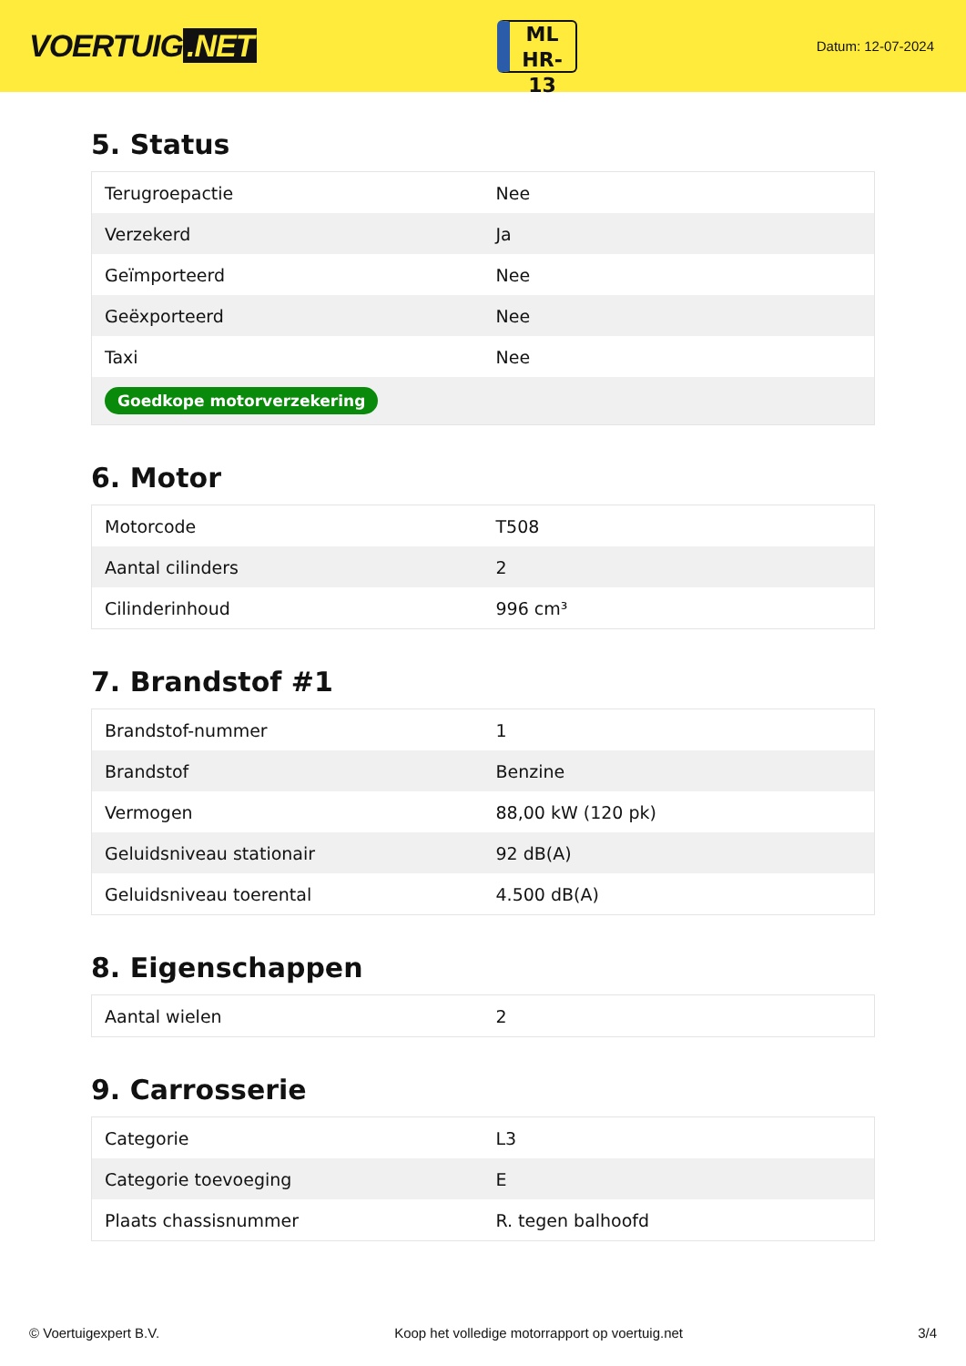VOERTUIG.NET
ML
HR-13
Datum: 12-07-2024
5. Status
| Terugroepactie | Nee |
| Verzekerd | Ja |
| Geïmporteerd | Nee |
| Geëxporteerd | Nee |
| Taxi | Nee |
| Goedkope motorverzekering | |
6. Motor
| Motorcode | T508 |
| Aantal cilinders | 2 |
| Cilinderinhoud | 996 cm³ |
7. Brandstof #1
| Brandstof-nummer | 1 |
| Brandstof | Benzine |
| Vermogen | 88,00 kW (120 pk) |
| Geluidsniveau stationair | 92 dB(A) |
| Geluidsniveau toerental | 4.500 dB(A) |
8. Eigenschappen
| Aantal wielen | 2 |
9. Carrosserie
| Categorie | L3 |
| Categorie toevoeging | E |
| Plaats chassisnummer | R. tegen balhoofd |
© Voertuigexpert B.V. Koop het volledige motorrapport op voertuig.net 3/4